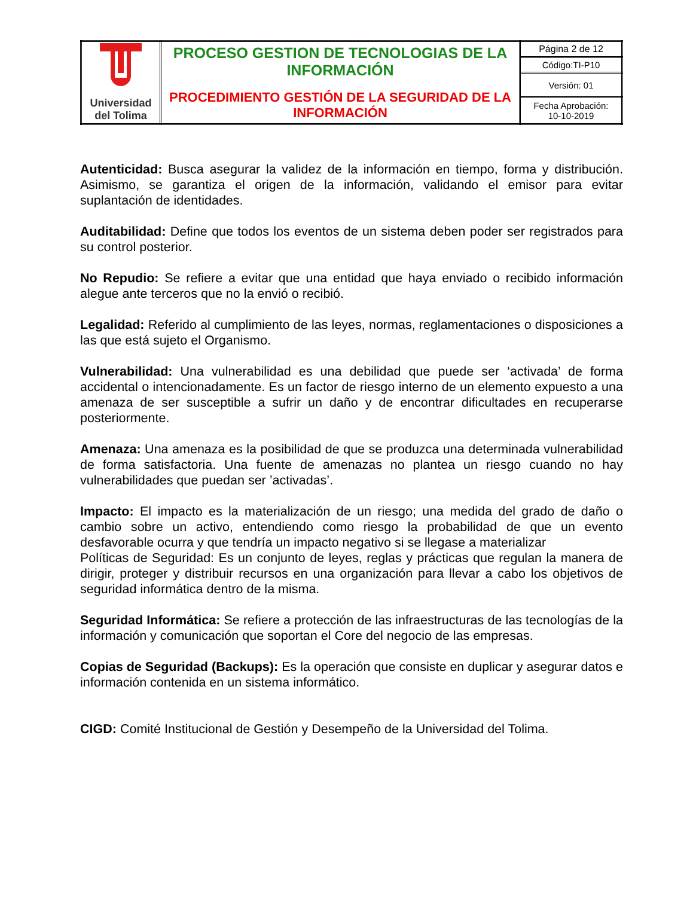| Universidad del Tolima | PROCESO GESTION DE TECNOLOGIAS DE LA INFORMACIÓN PROCEDIMIENTO GESTIÓN DE LA SEGURIDAD DE LA INFORMACIÓN | Página 2 de 12 |
| | | Código:TI-P10 |
| | | Versión: 01 |
| | | Fecha Aprobación: 10-10-2019 |
Autenticidad: Busca asegurar la validez de la información en tiempo, forma y distribución. Asimismo, se garantiza el origen de la información, validando el emisor para evitar suplantación de identidades.
Auditabilidad: Define que todos los eventos de un sistema deben poder ser registrados para su control posterior.
No Repudio: Se refiere a evitar que una entidad que haya enviado o recibido información alegue ante terceros que no la envió o recibió.
Legalidad: Referido al cumplimiento de las leyes, normas, reglamentaciones o disposiciones a las que está sujeto el Organismo.
Vulnerabilidad: Una vulnerabilidad es una debilidad que puede ser ‘activada’ de forma accidental o intencionadamente. Es un factor de riesgo interno de un elemento expuesto a una amenaza de ser susceptible a sufrir un daño y de encontrar dificultades en recuperarse posteriormente.
Amenaza: Una amenaza es la posibilidad de que se produzca una determinada vulnerabilidad de forma satisfactoria. Una fuente de amenazas no plantea un riesgo cuando no hay vulnerabilidades que puedan ser ’activadas’.
Impacto: El impacto es la materialización de un riesgo; una medida del grado de daño o cambio sobre un activo, entendiendo como riesgo la probabilidad de que un evento desfavorable ocurra y que tendría un impacto negativo si se llegase a materializar
Políticas de Seguridad: Es un conjunto de leyes, reglas y prácticas que regulan la manera de dirigir, proteger y distribuir recursos en una organización para llevar a cabo los objetivos de seguridad informática dentro de la misma.
Seguridad Informática: Se refiere a protección de las infraestructuras de las tecnologías de la información y comunicación que soportan el Core del negocio de las empresas.
Copias de Seguridad (Backups): Es la operación que consiste en duplicar y asegurar datos e información contenida en un sistema informático.
CIGD: Comité Institucional de Gestión y Desempeño de la Universidad del Tolima.